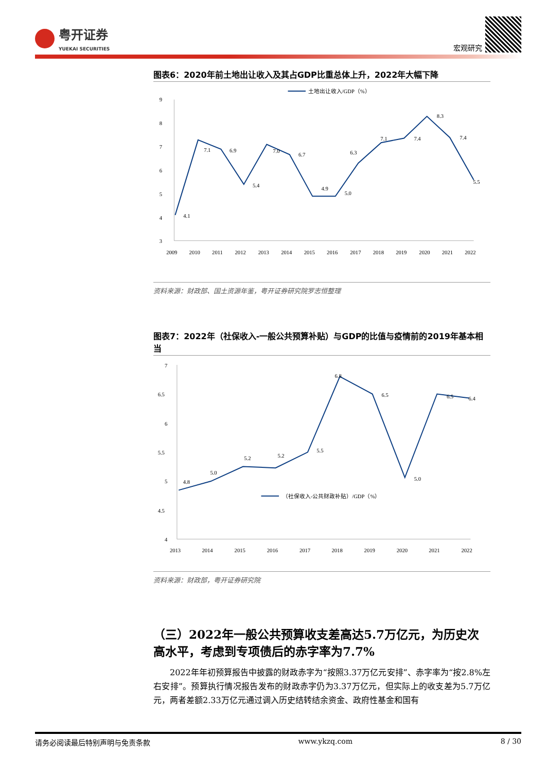粤开证券
YUEKAI SECURITIES
宏观研究
图表6：2020年前土地出让收入及其占GDP比重总体上升，2022年大幅下降
土地出让收入/GDP（%）
9
8
7
6
5
4
3
4.1
7.1
6.9
5.4
7.0
6.7
4.9
5.0
6.3
7.1
7.4
8.3
7.4
5.5
2009
2010
2011
2012
2013
2014
2015
2016
2017
2018
2019
2020
2021
2022
资料来源：财政部、国土资源年鉴，粤开证券研究院罗志恒整理
图表7：2022年（社保收入-一般公共预算补贴）与GDP的比值与疫情前的2019年基本相当
7
6.5
6
5.5
5
4.5
4
4.8
5.0
5.2
5.2
5.5
6.8
6.5
5.0
6.5
6.4
（社保收入-公共财政补贴）/GDP（%）
2013
2014
2015
2016
2017
2018
2019
2020
2021
2022
资料来源：财政部，粤开证券研究院
（三）2022年一般公共预算收支差高达5.7万亿元，为历史次高水平，考虑到专项债后的赤字率为7.7%
2022年年初预算报告中披露的财政赤字为“按照3.37万亿元安排”、赤字率为“按2.8%左右安排”。预算执行情况报告发布的财政赤字仍为3.37万亿元，但实际上的收支差为5.7万亿元，两者差额2.33万亿元通过调入历史结转结余资金、政府性基金和国有
请务必阅读最后特别声明与免责条款 www.ykzq.com 8 / 30